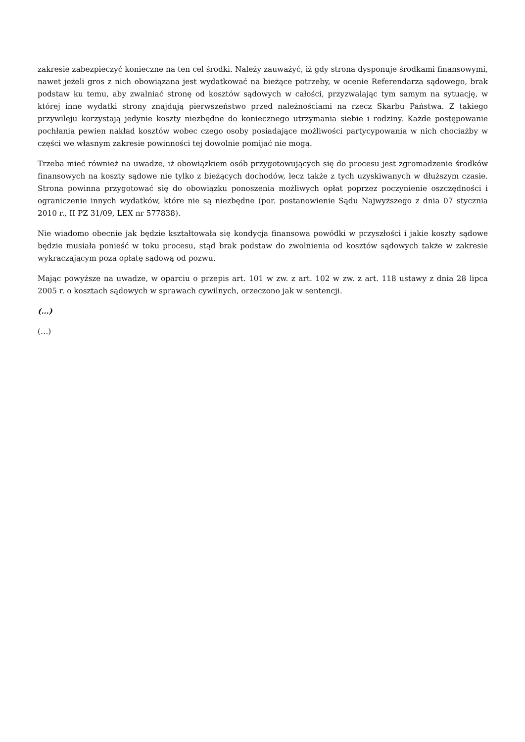zakresie zabezpieczyć konieczne na ten cel środki. Należy zauważyć, iż gdy strona dysponuje środkami finansowymi, nawet jeżeli gros z nich obowiązana jest wydatkować na bieżące potrzeby, w ocenie Referendarza sądowego, brak podstaw ku temu, aby zwalniać stronę od kosztów sądowych w całości, przyzwalając tym samym na sytuację, w której inne wydatki strony znajdują pierwszeństwo przed należnościami na rzecz Skarbu Państwa. Z takiego przywileju korzystają jedynie koszty niezbędne do koniecznego utrzymania siebie i rodziny. Każde postępowanie pochłania pewien nakład kosztów wobec czego osoby posiadające możliwości partycypowania w nich chociażby w części we własnym zakresie powinności tej dowolnie pomijać nie mogą.
Trzeba mieć również na uwadze, iż obowiązkiem osób przygotowujących się do procesu jest zgromadzenie środków finansowych na koszty sądowe nie tylko z bieżących dochodów, lecz także z tych uzyskiwanych w dłuższym czasie. Strona powinna przygotować się do obowiązku ponoszenia możliwych opłat poprzez poczynienie oszczędności i ograniczenie innych wydatków, które nie są niezbędne (por. postanowienie Sądu Najwyższego z dnia 07 stycznia 2010 r., II PZ 31/09, LEX nr 577838).
Nie wiadomo obecnie jak będzie kształtowała się kondycja finansowa powódki w przyszłości i jakie koszty sądowe będzie musiała ponieść w toku procesu, stąd brak podstaw do zwolnienia od kosztów sądowych także w zakresie wykraczającym poza opłatę sądową od pozwu.
Mając powyższe na uwadze, w oparciu o przepis art. 101 w zw. z art. 102 w zw. z art. 118 ustawy z dnia 28 lipca 2005 r. o kosztach sądowych w sprawach cywilnych, orzeczono jak w sentencji.
(…)
(…)